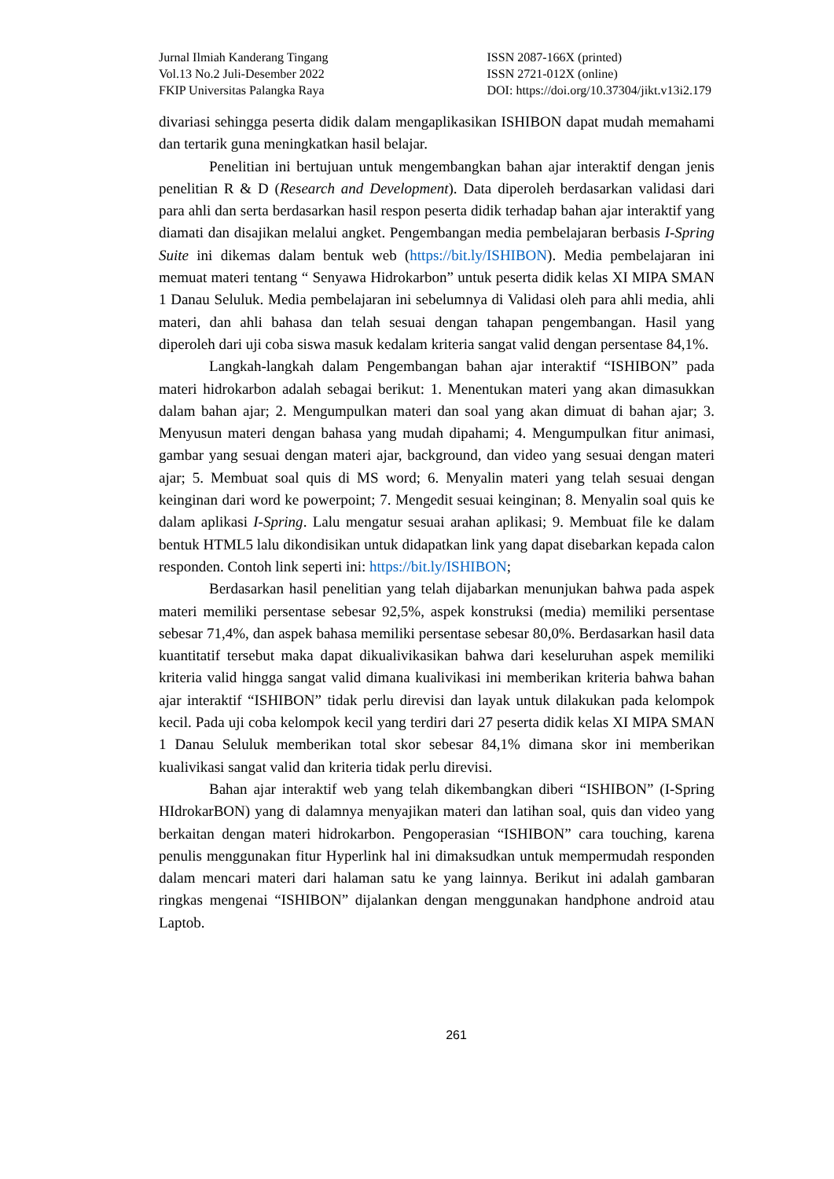Jurnal Ilmiah Kanderang Tingang
Vol.13 No.2 Juli-Desember 2022
FKIP Universitas Palangka Raya
ISSN 2087-166X (printed)
ISSN 2721-012X (online)
DOI: https://doi.org/10.37304/jikt.v13i2.179
divariasi sehingga peserta didik dalam mengaplikasikan ISHIBON dapat mudah memahami dan tertarik guna meningkatkan hasil belajar.
Penelitian ini bertujuan untuk mengembangkan bahan ajar interaktif dengan jenis penelitian R & D (Research and Development). Data diperoleh berdasarkan validasi dari para ahli dan serta berdasarkan hasil respon peserta didik terhadap bahan ajar interaktif yang diamati dan disajikan melalui angket. Pengembangan media pembelajaran berbasis I-Spring Suite ini dikemas dalam bentuk web (https://bit.ly/ISHIBON). Media pembelajaran ini memuat materi tentang “ Senyawa Hidrokarbon” untuk peserta didik kelas XI MIPA SMAN 1 Danau Seluluk. Media pembelajaran ini sebelumnya di Validasi oleh para ahli media, ahli materi, dan ahli bahasa dan telah sesuai dengan tahapan pengembangan. Hasil yang diperoleh dari uji coba siswa masuk kedalam kriteria sangat valid dengan persentase 84,1%.
Langkah-langkah dalam Pengembangan bahan ajar interaktif “ISHIBON” pada materi hidrokarbon adalah sebagai berikut: 1. Menentukan materi yang akan dimasukkan dalam bahan ajar; 2. Mengumpulkan materi dan soal yang akan dimuat di bahan ajar; 3. Menyusun materi dengan bahasa yang mudah dipahami; 4. Mengumpulkan fitur animasi, gambar yang sesuai dengan materi ajar, background, dan video yang sesuai dengan materi ajar; 5. Membuat soal quis di MS word; 6. Menyalin materi yang telah sesuai dengan keinginan dari word ke powerpoint; 7. Mengedit sesuai keinginan; 8. Menyalin soal quis ke dalam aplikasi I-Spring. Lalu mengatur sesuai arahan aplikasi; 9. Membuat file ke dalam bentuk HTML5 lalu dikondisikan untuk didapatkan link yang dapat disebarkan kepada calon responden. Contoh link seperti ini: https://bit.ly/ISHIBON;
Berdasarkan hasil penelitian yang telah dijabarkan menunjukan bahwa pada aspek materi memiliki persentase sebesar 92,5%, aspek konstruksi (media) memiliki persentase sebesar 71,4%, dan aspek bahasa memiliki persentase sebesar 80,0%. Berdasarkan hasil data kuantitatif tersebut maka dapat dikualivikasikan bahwa dari keseluruhan aspek memiliki kriteria valid hingga sangat valid dimana kualivikasi ini memberikan kriteria bahwa bahan ajar interaktif “ISHIBON” tidak perlu direvisi dan layak untuk dilakukan pada kelompok kecil. Pada uji coba kelompok kecil yang terdiri dari 27 peserta didik kelas XI MIPA SMAN 1 Danau Seluluk memberikan total skor sebesar 84,1% dimana skor ini memberikan kualivikasi sangat valid dan kriteria tidak perlu direvisi.
Bahan ajar interaktif web yang telah dikembangkan diberi “ISHIBON” (I-Spring HIdrokarBON) yang di dalamnya menyajikan materi dan latihan soal, quis dan video yang berkaitan dengan materi hidrokarbon. Pengoperasian “ISHIBON” cara touching, karena penulis menggunakan fitur Hyperlink hal ini dimaksudkan untuk mempermudah responden dalam mencari materi dari halaman satu ke yang lainnya. Berikut ini adalah gambaran ringkas mengenai “ISHIBON” dijalankan dengan menggunakan handphone android atau Laptob.
261